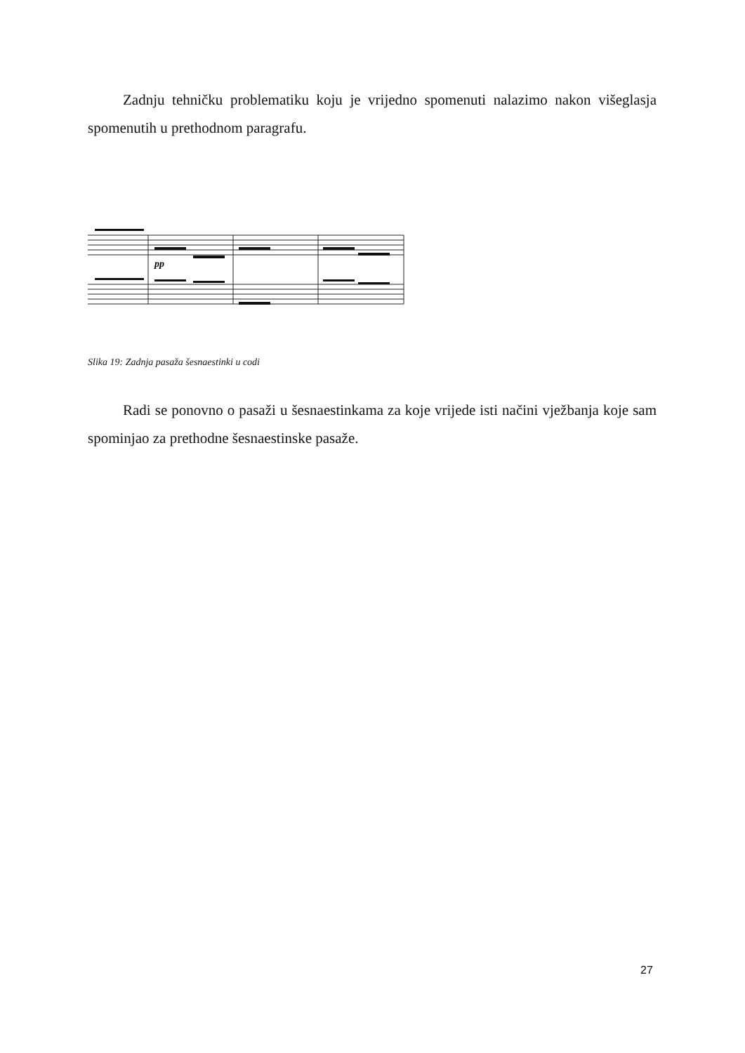Zadnju tehničku problematiku koju je vrijedno spomenuti nalazimo nakon višeglasja spomenutih u prethodnom paragrafu.
pp
Slika 19: Zadnja pasaža šesnaestinki u codi
Radi se ponovno o pasaži u šesnaestinkama za koje vrijede isti načini vježbanja koje sam spominjao za prethodne šesnaestinske pasaže.
27